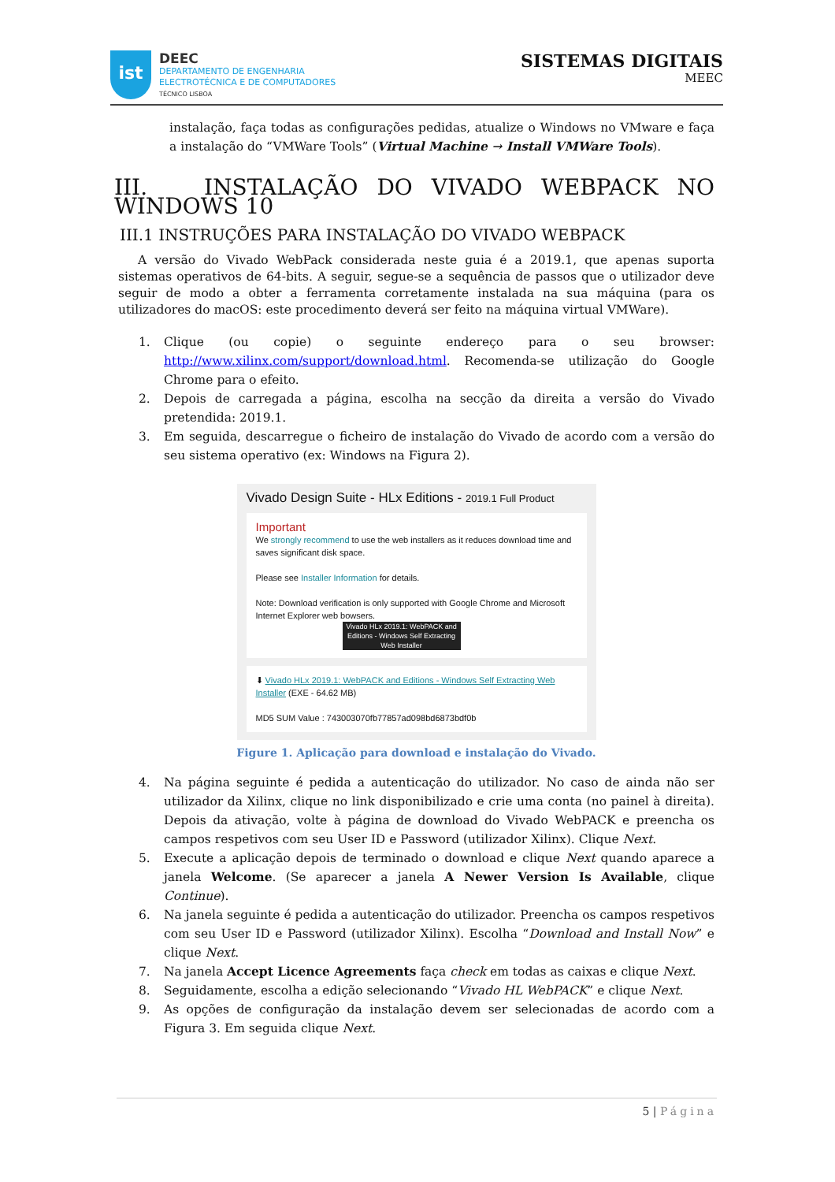ist
DEEC
DEPARTAMENTO DE ENGENHARIA
ELECTROTÉCNICA E DE COMPUTADORES
TÉCNICO LISBOA
SISTEMAS DIGITAIS
MEEC
instalação, faça todas as configurações pedidas, atualize o Windows no VMware e faça a instalação do “VMWare Tools” (Virtual Machine → Install VMWare Tools).
III. INSTALAÇÃO DO VIVADO WEBPACK NO WINDOWS 10
III.1 INSTRUÇÕES PARA INSTALAÇÃO DO VIVADO WEBPACK
A versão do Vivado WebPack considerada neste guia é a 2019.1, que apenas suporta sistemas operativos de 64-bits. A seguir, segue-se a sequência de passos que o utilizador deve seguir de modo a obter a ferramenta corretamente instalada na sua máquina (para os utilizadores do macOS: este procedimento deverá ser feito na máquina virtual VMWare).
1. Clique (ou copie) o seguinte endereço para o seu browser: http://www.xilinx.com/support/download.html. Recomenda-se utilização do Google Chrome para o efeito.
2. Depois de carregada a página, escolha na secção da direita a versão do Vivado pretendida: 2019.1.
3. Em seguida, descarregue o ficheiro de instalação do Vivado de acordo com a versão do seu sistema operativo (ex: Windows na Figura 2).
Vivado Design Suite - HLx Editions - 2019.1 Full Product
Important
We strongly recommend to use the web installers as it reduces download time and saves significant disk space.
Please see Installer Information for details.
Note: Download verification is only supported with Google Chrome and Microsoft Internet Explorer web bowsers.
Vivado HLx 2019.1: WebPACK and Editions - Windows Self Extracting Web Installer
⬇ Vivado HLx 2019.1: WebPACK and Editions - Windows Self Extracting Web Installer (EXE - 64.62 MB)
MD5 SUM Value : 743003070fb77857ad098bd6873bdf0b
Figure 1. Aplicação para download e instalação do Vivado.
4. Na página seguinte é pedida a autenticação do utilizador. No caso de ainda não ser utilizador da Xilinx, clique no link disponibilizado e crie uma conta (no painel à direita). Depois da ativação, volte à página de download do Vivado WebPACK e preencha os campos respetivos com seu User ID e Password (utilizador Xilinx). Clique Next.
5. Execute a aplicação depois de terminado o download e clique Next quando aparece a janela Welcome. (Se aparecer a janela A Newer Version Is Available, clique Continue).
6. Na janela seguinte é pedida a autenticação do utilizador. Preencha os campos respetivos com seu User ID e Password (utilizador Xilinx). Escolha “Download and Install Now” e clique Next.
7. Na janela Accept Licence Agreements faça check em todas as caixas e clique Next.
8. Seguidamente, escolha a edição selecionando “Vivado HL WebPACK” e clique Next.
9. As opções de configuração da instalação devem ser selecionadas de acordo com a Figura 3. Em seguida clique Next.
5 | Página